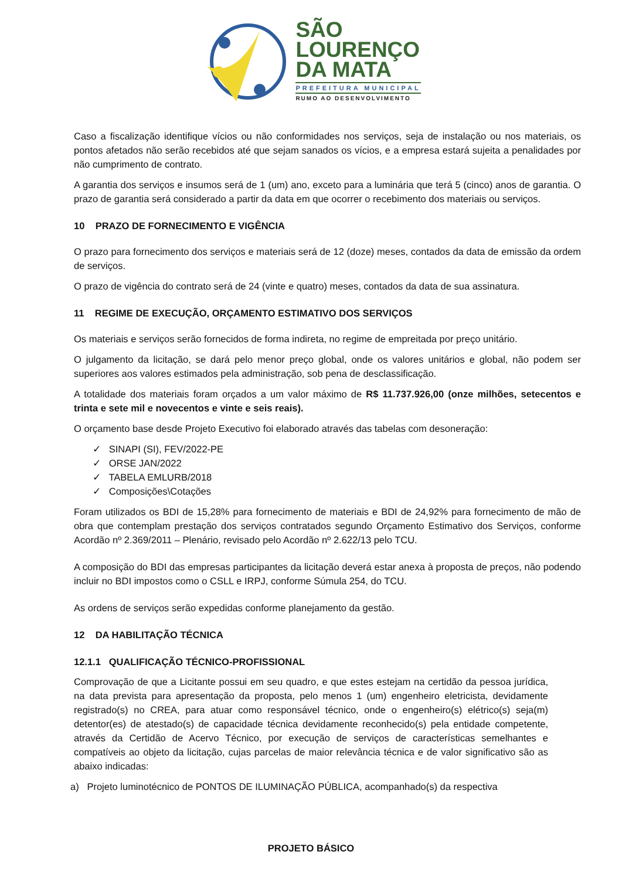SÃO
LOURENÇO
DA MATA
PREFEITURA MUNICIPAL
RUMO AO DESENVOLVIMENTO
Caso a fiscalização identifique vícios ou não conformidades nos serviços, seja de instalação ou nos materiais, os pontos afetados não serão recebidos até que sejam sanados os vícios, e a empresa estará sujeita a penalidades por não cumprimento de contrato.
A garantia dos serviços e insumos será de 1 (um) ano, exceto para a luminária que terá 5 (cinco) anos de garantia. O prazo de garantia será considerado a partir da data em que ocorrer o recebimento dos materiais ou serviços.
10 PRAZO DE FORNECIMENTO E VIGÊNCIA
O prazo para fornecimento dos serviços e materiais será de 12 (doze) meses, contados da data de emissão da ordem de serviços.
O prazo de vigência do contrato será de 24 (vinte e quatro) meses, contados da data de sua assinatura.
11 REGIME DE EXECUÇÃO, ORÇAMENTO ESTIMATIVO DOS SERVIÇOS
Os materiais e serviços serão fornecidos de forma indireta, no regime de empreitada por preço unitário.
O julgamento da licitação, se dará pelo menor preço global, onde os valores unitários e global, não podem ser superiores aos valores estimados pela administração, sob pena de desclassificação.
A totalidade dos materiais foram orçados a um valor máximo de R$ 11.737.926,00 (onze milhões, setecentos e trinta e sete mil e novecentos e vinte e seis reais).
O orçamento base desde Projeto Executivo foi elaborado através das tabelas com desoneração:
✓ SINAPI (SI), FEV/2022-PE
✓ ORSE JAN/2022
✓ TABELA EMLURB/2018
✓ Composições\Cotações
Foram utilizados os BDI de 15,28% para fornecimento de materiais e BDI de 24,92% para fornecimento de mão de obra que contemplam prestação dos serviços contratados segundo Orçamento Estimativo dos Serviços, conforme Acordão nº 2.369/2011 – Plenário, revisado pelo Acordão nº 2.622/13 pelo TCU.
A composição do BDI das empresas participantes da licitação deverá estar anexa à proposta de preços, não podendo incluir no BDI impostos como o CSLL e IRPJ, conforme Súmula 254, do TCU.
As ordens de serviços serão expedidas conforme planejamento da gestão.
12 DA HABILITAÇÃO TÉCNICA
12.1.1 QUALIFICAÇÃO TÉCNICO-PROFISSIONAL
Comprovação de que a Licitante possui em seu quadro, e que estes estejam na certidão da pessoa jurídica, na data prevista para apresentação da proposta, pelo menos 1 (um) engenheiro eletricista, devidamente registrado(s) no CREA, para atuar como responsável técnico, onde o engenheiro(s) elétrico(s) seja(m) detentor(es) de atestado(s) de capacidade técnica devidamente reconhecido(s) pela entidade competente, através da Certidão de Acervo Técnico, por execução de serviços de características semelhantes e compatíveis ao objeto da licitação, cujas parcelas de maior relevância técnica e de valor significativo são as abaixo indicadas:
a) Projeto luminotécnico de PONTOS DE ILUMINAÇÃO PÚBLICA, acompanhado(s) da respectiva
PROJETO BÁSICO